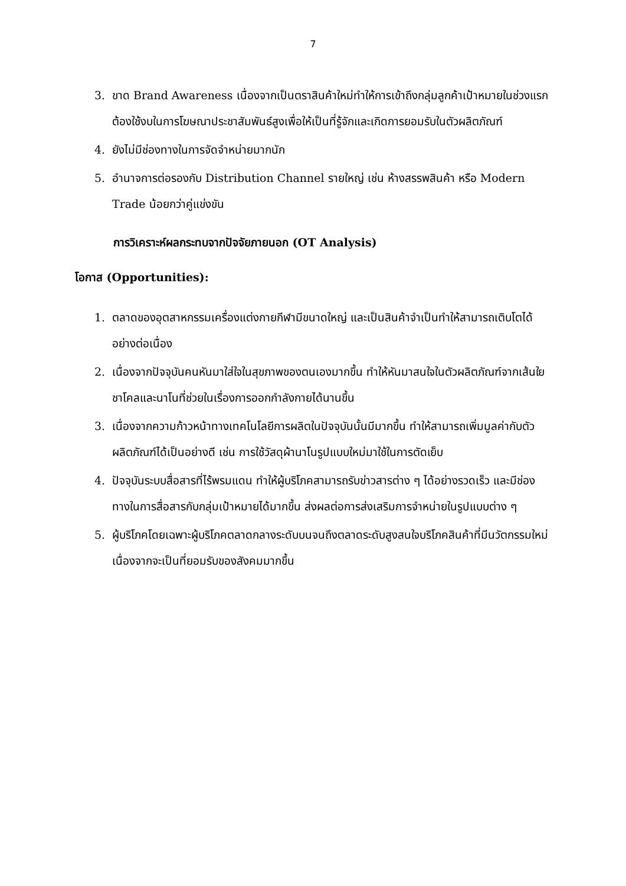7
3. ขาด Brand Awareness เนื่องจากเป็นตราสินค้าใหม่ทำให้การเข้าถึงกลุ่มลูกค้าเป้าหมายในช่วงแรกต้องใช้งบในการโฆษณาประชาสัมพันธ์สูงเพื่อให้เป็นที่รู้จักและเกิดการยอมรับในตัวผลิตภัณฑ์
4. ยังไม่มีช่องทางในการจัดจำหน่ายมากนัก
5. อำนาจการต่อรองกับ Distribution Channel รายใหญ่ เช่น ห้างสรรพสินค้า หรือ Modern Trade น้อยกว่าคู่แข่งขัน
การวิเคราะห์ผลกระทบจากปัจจัยภายนอก (OT Analysis)
โอกาส (Opportunities):
1. ตลาดของอุตสาหกรรมเครื่องแต่งกายกีฬามีขนาดใหญ่ และเป็นสินค้าจำเป็นทำให้สามารถเติบโตได้อย่างต่อเนื่อง
2. เนื่องจากปัจจุบันคนหันมาใส่ใจในสุขภาพของตนเองมากขึ้น ทำให้หันมาสนใจในตัวผลิตภัณฑ์จากเส้นใยชาโคลและนาโนที่ช่วยในเรื่องการออกกำลังกายได้นานขึ้น
3. เนื่องจากความก้าวหน้าทางเทคโนโลยีการผลิตในปัจจุบันนั้นมีมากขึ้น ทำให้สามารถเพิ่มมูลค่ากับตัวผลิตภัณฑ์ได้เป็นอย่างดี เช่น การใช้วัสดุผ้านาโนรูปแบบใหม่มาใช้ในการตัดเย็บ
4. ปัจจุบันระบบสื่อสารที่ไร้พรมแดน ทำให้ผู้บริโภคสามารถรับข่าวสารต่าง ๆ ได้อย่างรวดเร็ว และมีช่องทางในการสื่อสารกับกลุ่มเป้าหมายได้มากขึ้น ส่งผลต่อการส่งเสริมการจำหน่ายในรูปแบบต่าง ๆ
5. ผู้บริโภคโดยเฉพาะผู้บริโภคตลาดกลางระดับบนจนถึงตลาดระดับสูงสนใจบริโภคสินค้าที่มีนวัตกรรมใหม่ เนื่องจากจะเป็นที่ยอมรับของสังคมมากขึ้น